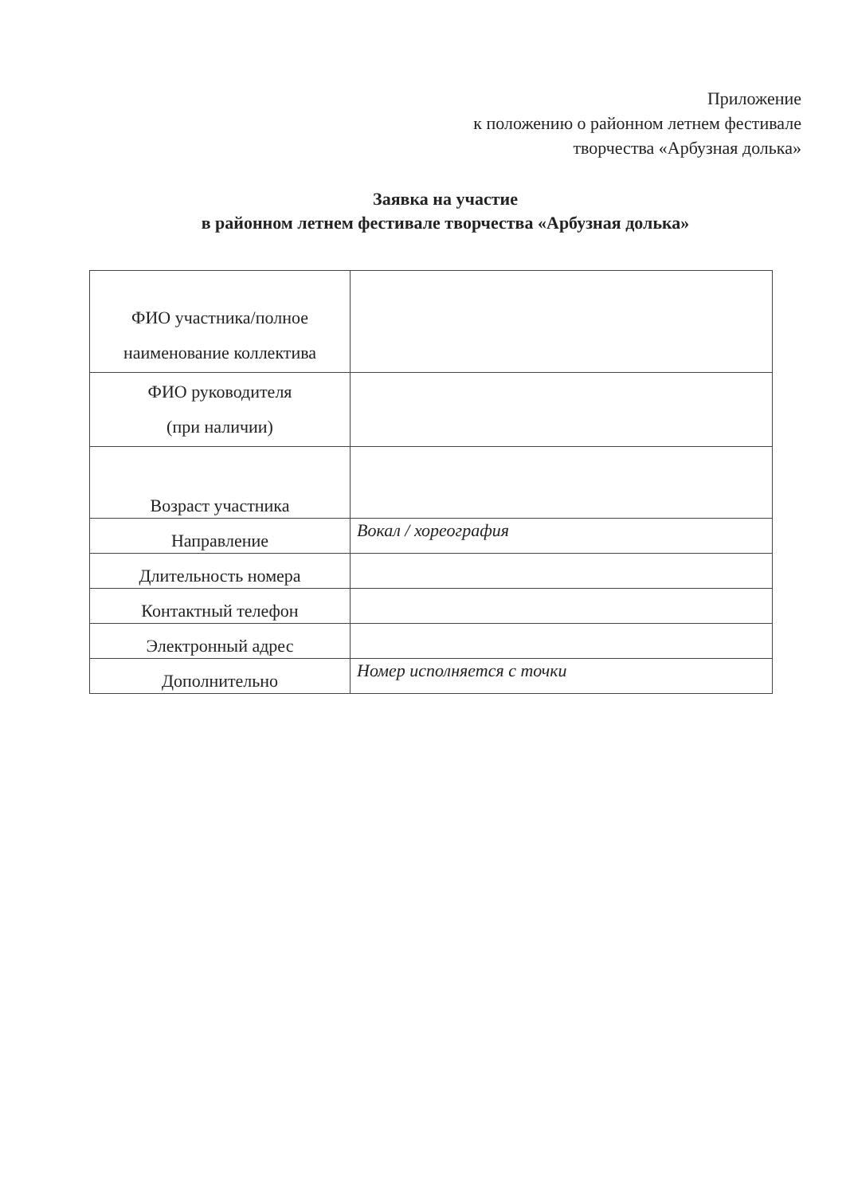Приложение
к положению о районном летнем фестивале
творчества «Арбузная долька»
Заявка на участие
в районном летнем фестивале творчества «Арбузная долька»
| ФИО участника/полное наименование коллектива | |
| ФИО руководителя (при наличии) | |
| Возраст участника | |
| Направление | Вокал / хореография |
| Длительность номера | |
| Контактный телефон | |
| Электронный адрес | |
| Дополнительно | Номер исполняется с точки |